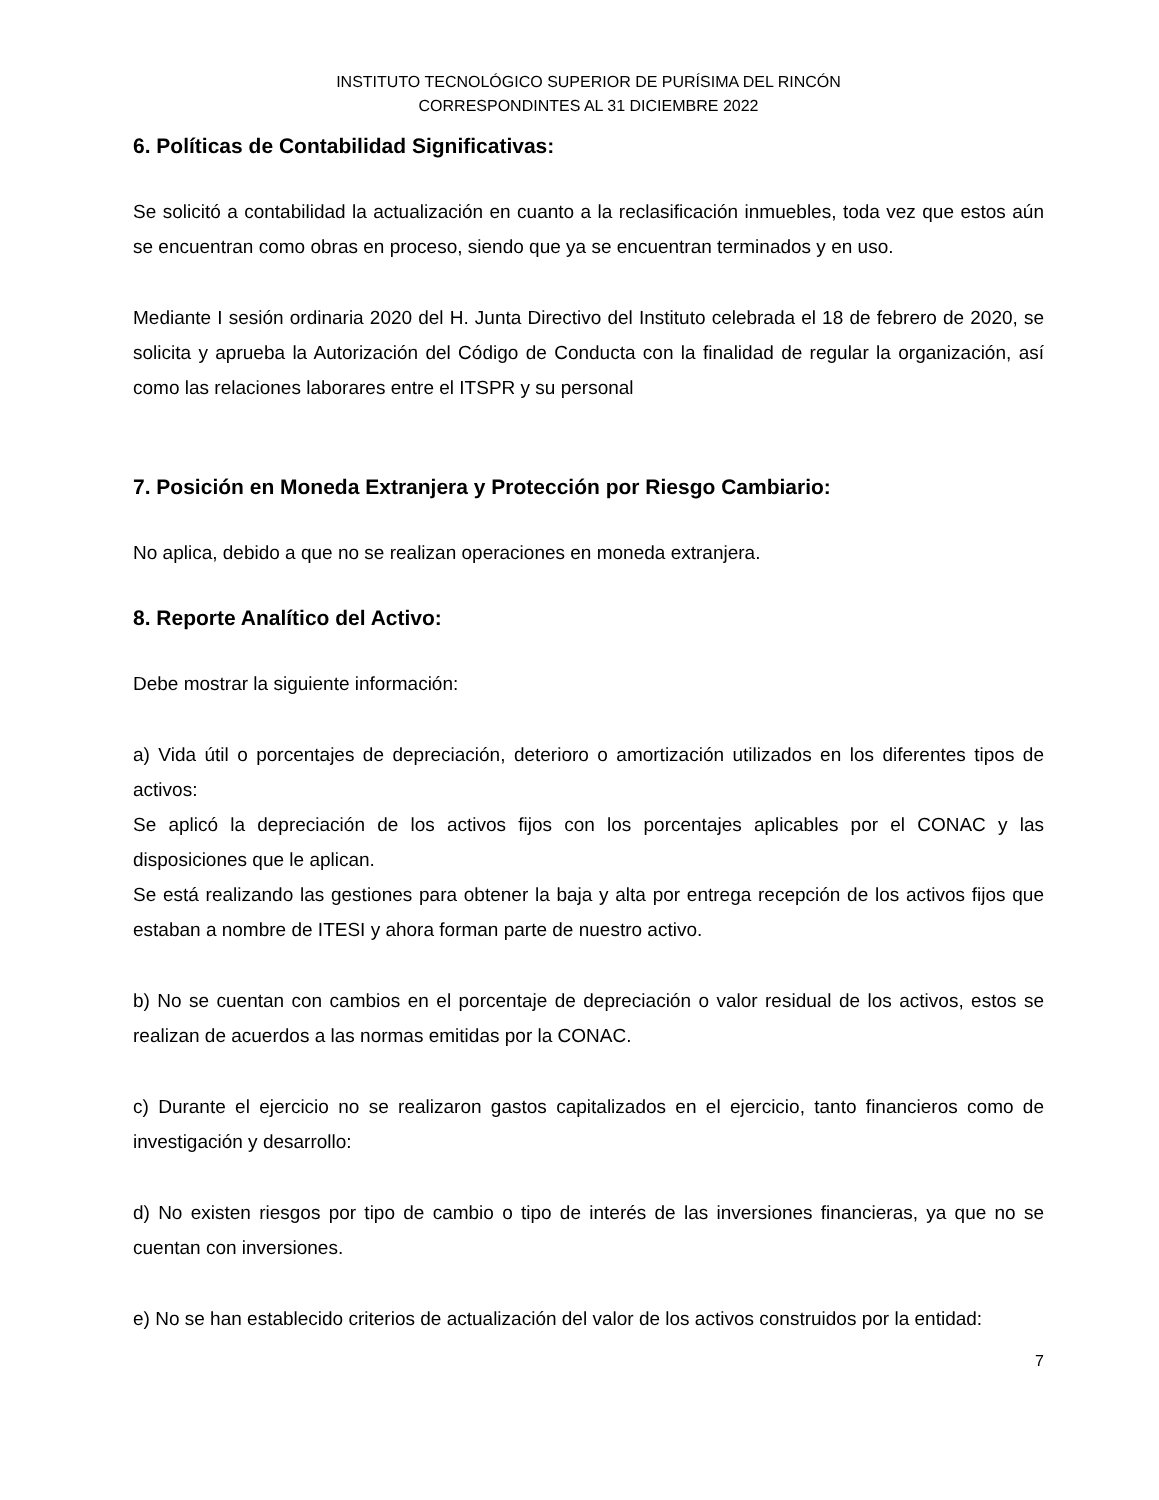INSTITUTO TECNOLÓGICO SUPERIOR DE PURÍSIMA DEL RINCÓN
CORRESPONDINTES AL 31 DICIEMBRE 2022
6. Políticas de Contabilidad Significativas:
Se solicitó a contabilidad la actualización en cuanto a la reclasificación inmuebles, toda vez que estos aún se encuentran como obras en proceso, siendo que ya se encuentran terminados y en uso.
Mediante I sesión ordinaria 2020 del H. Junta Directivo del Instituto celebrada el 18 de febrero de 2020, se solicita y aprueba la Autorización del Código de Conducta con la finalidad de regular la organización, así como las relaciones laborares entre el ITSPR y su personal
7. Posición en Moneda Extranjera y Protección por Riesgo Cambiario:
No aplica, debido a que no se realizan operaciones en moneda extranjera.
8. Reporte Analítico del Activo:
Debe mostrar la siguiente información:
a) Vida útil o porcentajes de depreciación, deterioro o amortización utilizados en los diferentes tipos de activos:
Se aplicó la depreciación de los activos fijos con los porcentajes aplicables por el CONAC y las disposiciones que le aplican.
Se está realizando las gestiones para obtener la baja y alta por entrega recepción de los activos fijos que estaban a nombre de ITESI y ahora forman parte de nuestro activo.
b) No se cuentan con cambios en el porcentaje de depreciación o valor residual de los activos, estos se realizan de acuerdos a las normas emitidas por la CONAC.
c) Durante el ejercicio no se realizaron gastos capitalizados en el ejercicio, tanto financieros como de investigación y desarrollo:
d) No existen riesgos por tipo de cambio o tipo de interés de las inversiones financieras, ya que no se cuentan con inversiones.
e) No se han establecido criterios de actualización del valor de los activos construidos por la entidad:
7